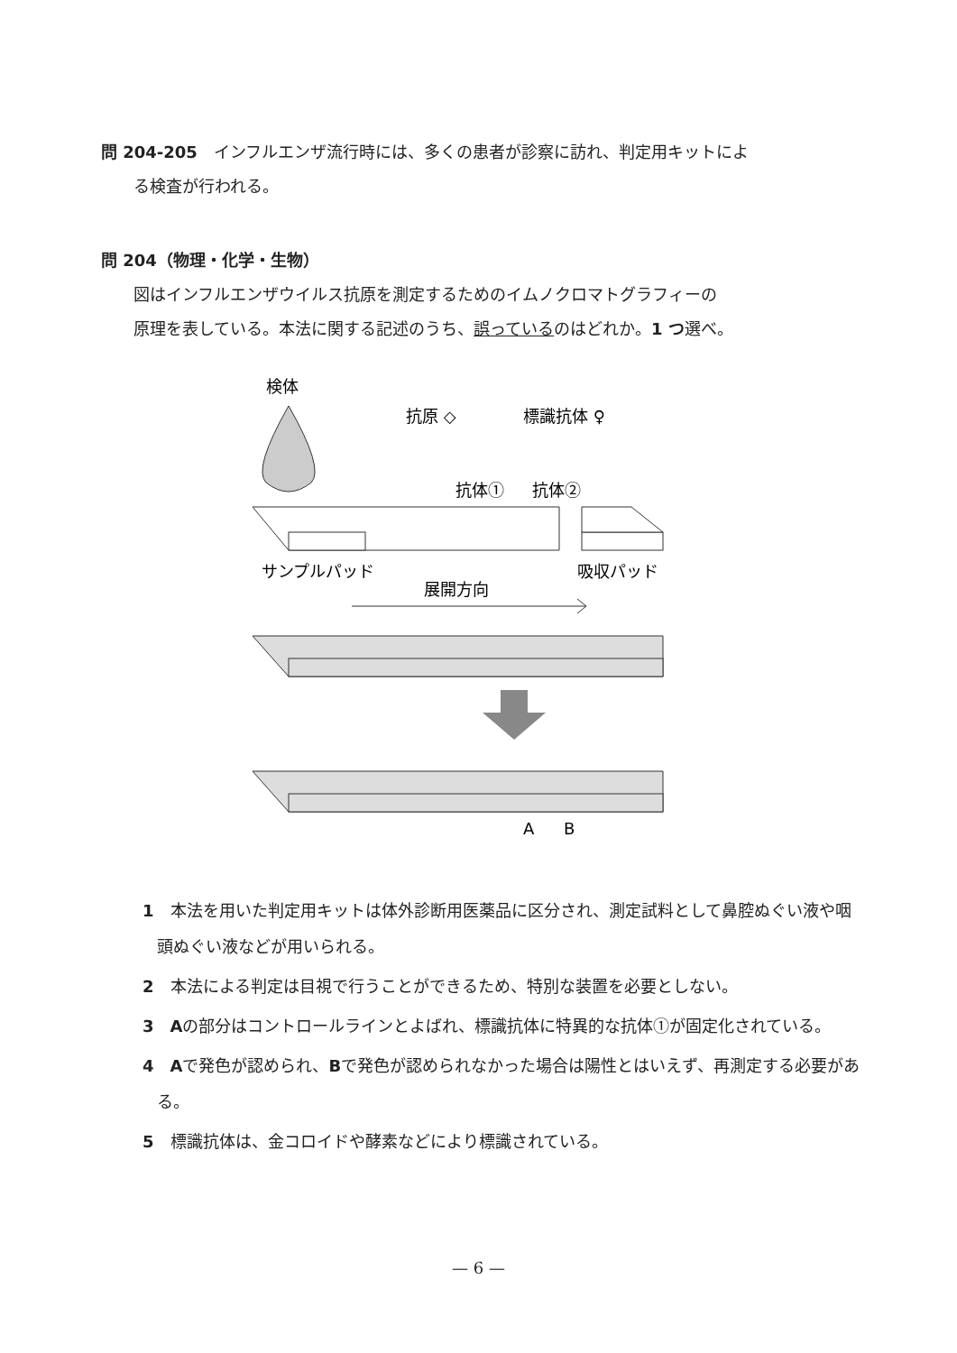問 204-205　インフルエンザ流行時には、多くの患者が診察に訪れ、判定用キットによ
　　る検査が行われる。
問 204（物理・化学・生物）
　　図はインフルエンザウイルス抗原を測定するためのイムノクロマトグラフィーの
　　原理を表している。本法に関する記述のうち、誤っているのはどれか。1 つ選べ。
検体
抗原 ◇
標識抗体 ♀
抗体①
抗体②
サンプルパッド
吸収パッド
展開方向
A
B
1　本法を用いた判定用キットは体外診断用医薬品に区分され、測定試料として鼻腔ぬぐい液や咽頭ぬぐい液などが用いられる。
2　本法による判定は目視で行うことができるため、特別な装置を必要としない。
3　Aの部分はコントロールラインとよばれ、標識抗体に特異的な抗体①が固定化されている。
4　Aで発色が認められ、Bで発色が認められなかった場合は陽性とはいえず、再測定する必要がある。
5　標識抗体は、金コロイドや酵素などにより標識されている。
— 6 —